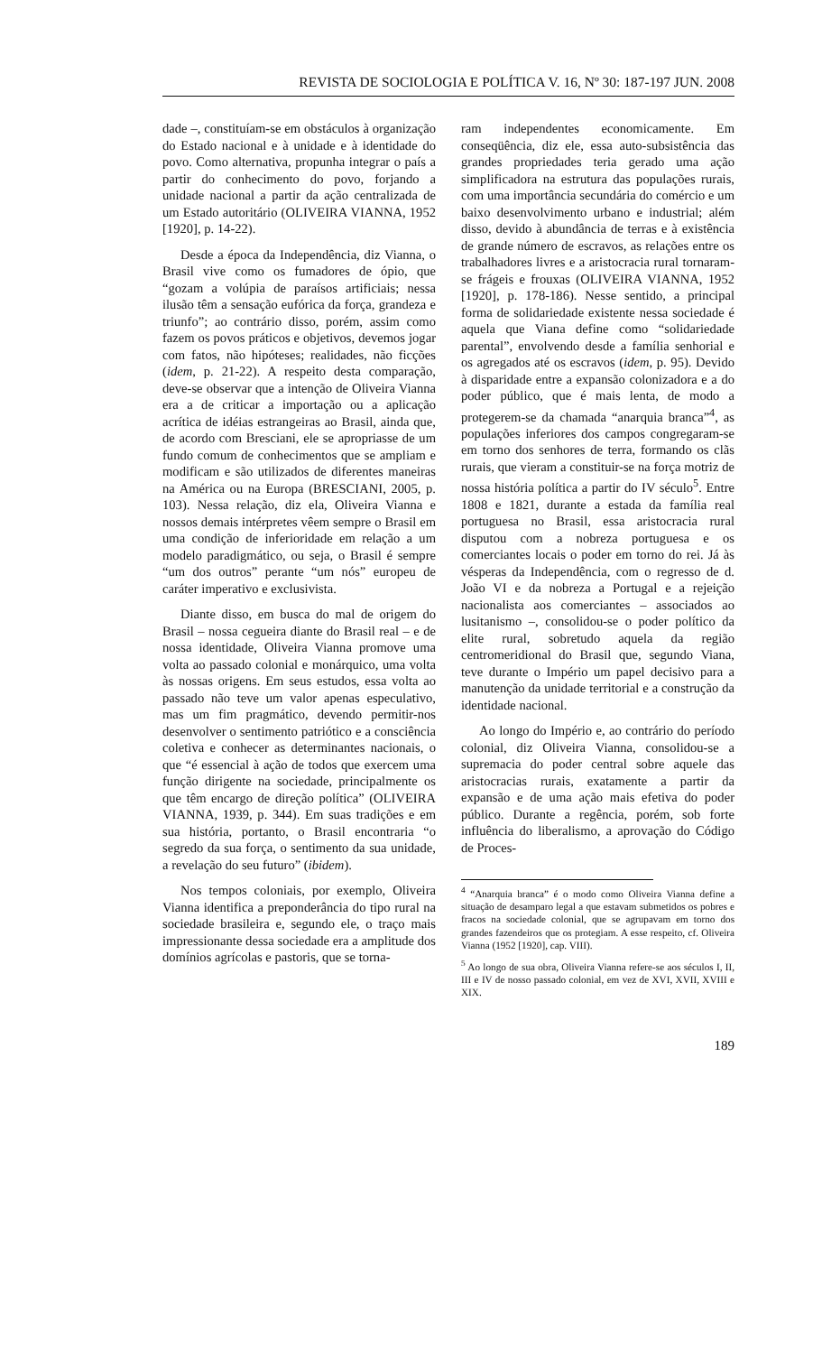REVISTA DE SOCIOLOGIA E POLÍTICA V. 16, Nº 30: 187-197 JUN. 2008
dade –, constituíam-se em obstáculos à organização do Estado nacional e à unidade e à identidade do povo. Como alternativa, propunha integrar o país a partir do conhecimento do povo, forjando a unidade nacional a partir da ação centralizada de um Estado autoritário (OLIVEIRA VIANNA, 1952 [1920], p. 14-22).
Desde a época da Independência, diz Vianna, o Brasil vive como os fumadores de ópio, que “gozam a volúpia de paraísos artificiais; nessa ilusão têm a sensação eufórica da força, grandeza e triunfo”; ao contrário disso, porém, assim como fazem os povos práticos e objetivos, devemos jogar com fatos, não hipóteses; realidades, não ficções (idem, p. 21-22). A respeito desta comparação, deve-se observar que a intenção de Oliveira Vianna era a de criticar a importação ou a aplicação acrítica de idéias estrangeiras ao Brasil, ainda que, de acordo com Bresciani, ele se apropriasse de um fundo comum de conhecimentos que se ampliam e modificam e são utilizados de diferentes maneiras na América ou na Europa (BRESCIANI, 2005, p. 103). Nessa relação, diz ela, Oliveira Vianna e nossos demais intérpretes vêem sempre o Brasil em uma condição de inferioridade em relação a um modelo paradigmático, ou seja, o Brasil é sempre “um dos outros” perante “um nós” europeu de caráter imperativo e exclusivista.
Diante disso, em busca do mal de origem do Brasil – nossa cegueira diante do Brasil real – e de nossa identidade, Oliveira Vianna promove uma volta ao passado colonial e monárquico, uma volta às nossas origens. Em seus estudos, essa volta ao passado não teve um valor apenas especulativo, mas um fim pragmático, devendo permitir-nos desenvolver o sentimento patriótico e a consciência coletiva e conhecer as determinantes nacionais, o que “é essencial à ação de todos que exercem uma função dirigente na sociedade, principalmente os que têm encargo de direção política” (OLIVEIRA VIANNA, 1939, p. 344). Em suas tradições e em sua história, portanto, o Brasil encontraria “o segredo da sua força, o sentimento da sua unidade, a revelação do seu futuro” (ibidem).
Nos tempos coloniais, por exemplo, Oliveira Vianna identifica a preponderância do tipo rural na sociedade brasileira e, segundo ele, o traço mais impressionante dessa sociedade era a amplitude dos domínios agrícolas e pastoris, que se torna-
ram independentes economicamente. Em conseqüência, diz ele, essa auto-subsistência das grandes propriedades teria gerado uma ação simplificadora na estrutura das populações rurais, com uma importância secundária do comércio e um baixo desenvolvimento urbano e industrial; além disso, devido à abundância de terras e à existência de grande número de escravos, as relações entre os trabalhadores livres e a aristocracia rural tornaram-se frágeis e frouxas (OLIVEIRA VIANNA, 1952 [1920], p. 178-186). Nesse sentido, a principal forma de solidariedade existente nessa sociedade é aquela que Viana define como “solidariedade parental”, envolvendo desde a família senhorial e os agregados até os escravos (idem, p. 95). Devido à disparidade entre a expansão colonizadora e a do poder público, que é mais lenta, de modo a protegerem-se da chamada “anarquia branca”<sup>4</sup>, as populações inferiores dos campos congregaram-se em torno dos senhores de terra, formando os clãs rurais, que vieram a constituir-se na força motriz de nossa história política a partir do IV século<sup>5</sup>. Entre 1808 e 1821, durante a estada da família real portuguesa no Brasil, essa aristocracia rural disputou com a nobreza portuguesa e os comerciantes locais o poder em torno do rei. Já às vésperas da Independência, com o regresso de d. João VI e da nobreza a Portugal e a rejeição nacionalista aos comerciantes – associados ao lusitanismo –, consolidou-se o poder político da elite rural, sobretudo aquela da região centromeridional do Brasil que, segundo Viana, teve durante o Império um papel decisivo para a manutenção da unidade territorial e a construção da identidade nacional.
Ao longo do Império e, ao contrário do período colonial, diz Oliveira Vianna, consolidou-se a supremacia do poder central sobre aquele das aristocracias rurais, exatamente a partir da expansão e de uma ação mais efetiva do poder público. Durante a regência, porém, sob forte influência do liberalismo, a aprovação do Código de Proces-
<sup>4</sup> “Anarquia branca” é o modo como Oliveira Vianna define a situação de desamparo legal a que estavam submetidos os pobres e fracos na sociedade colonial, que se agrupavam em torno dos grandes fazendeiros que os protegiam. A esse respeito, cf. Oliveira Vianna (1952 [1920], cap. VIII).
<sup>5</sup> Ao longo de sua obra, Oliveira Vianna refere-se aos séculos I, II, III e IV de nosso passado colonial, em vez de XVI, XVII, XVIII e XIX.
189